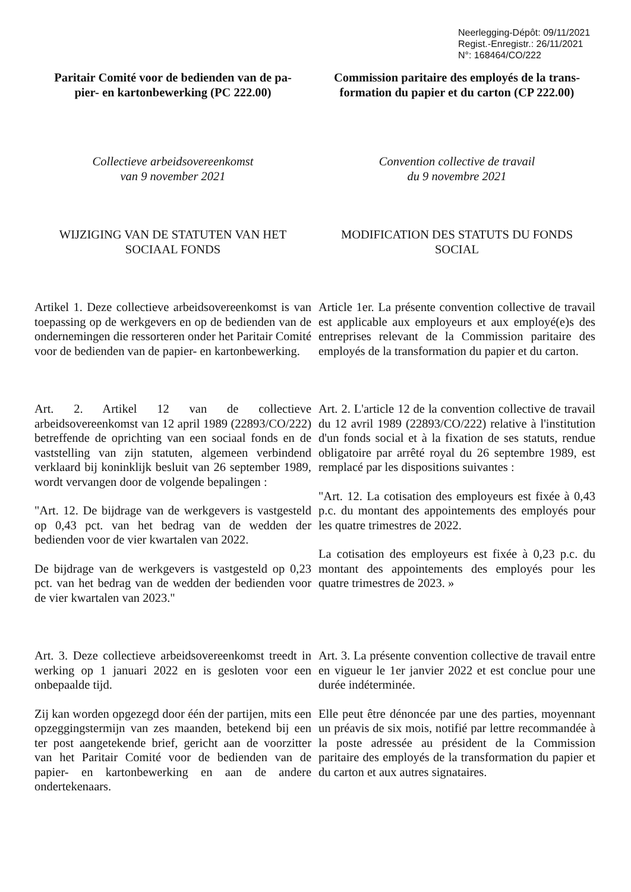Neerlegging-Dépôt: 09/11/2021
Regist.-Enregistr.: 26/11/2021
N°: 168464/CO/222
Paritair Comité voor de bedienden van de pa-
pier- en kartonbewerking (PC 222.00)
Commission paritaire des employés de la trans-
formation du papier et du carton (CP 222.00)
Collectieve arbeidsovereenkomst
van 9 november 2021
Convention collective de travail
du 9 novembre 2021
WIJZIGING VAN DE STATUTEN VAN HET
SOCIAAL FONDS
MODIFICATION DES STATUTS DU FONDS
SOCIAL
Artikel 1. Deze collectieve arbeidsovereenkomst is van toepassing op de werkgevers en op de bedienden van de ondernemingen die ressorteren onder het Paritair Comité voor de bedienden van de papier- en kartonbewerking.
Article 1er. La présente convention collective de travail est applicable aux employeurs et aux employé(e)s des entreprises relevant de la Commission paritaire des employés de la transformation du papier et du carton.
Art. 2. Artikel 12 van de collectieve arbeidsovereenkomst van 12 april 1989 (22893/CO/222) betreffende de oprichting van een sociaal fonds en de vaststelling van zijn statuten, algemeen verbindend verklaard bij koninklijk besluit van 26 september 1989, wordt vervangen door de volgende bepalingen :
"Art. 12. De bijdrage van de werkgevers is vastgesteld op 0,43 pct. van het bedrag van de wedden der bedienden voor de vier kwartalen van 2022.
De bijdrage van de werkgevers is vastgesteld op 0,23 pct. van het bedrag van de wedden der bedienden voor de vier kwartalen van 2023."
Art. 2. L'article 12 de la convention collective de travail du 12 avril 1989 (22893/CO/222) relative à l'institution d'un fonds social et à la fixation de ses statuts, rendue obligatoire par arrêté royal du 26 septembre 1989, est remplacé par les dispositions suivantes :
"Art. 12. La cotisation des employeurs est fixée à 0,43 p.c. du montant des appointements des employés pour les quatre trimestres de 2022.
La cotisation des employeurs est fixée à 0,23 p.c. du montant des appointements des employés pour les quatre trimestres de 2023. »
Art. 3. Deze collectieve arbeidsovereenkomst treedt in werking op 1 januari 2022 en is gesloten voor een onbepaalde tijd.
Zij kan worden opgezegd door één der partijen, mits een opzeggingstermijn van zes maanden, betekend bij een ter post aangetekende brief, gericht aan de voorzitter van het Paritair Comité voor de bedienden van de papier- en kartonbewerking en aan de andere ondertekenaars.
Art. 3. La présente convention collective de travail entre en vigueur le 1er janvier 2022 et est conclue pour une durée indéterminée.
Elle peut être dénoncée par une des parties, moyennant un préavis de six mois, notifié par lettre recommandée à la poste adressée au président de la Commission paritaire des employés de la transformation du papier et du carton et aux autres signataires.